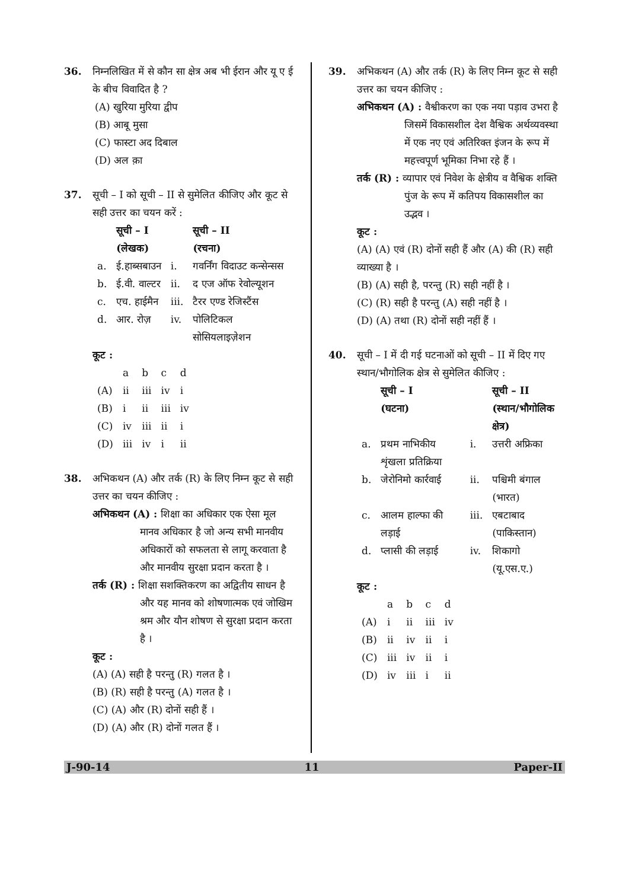36. निम्नलिखित में से कौन सा क्षेत्र अब भी ईरान और यू ए ई के बीच विवादित है ?
(A) खुरिया मुरिया द्वीप
(B) आबू मुसा
(C) फास्टा अद दिबाल
(D) अल क़ा
37. सूची – I को सूची – II से सुमेलित कीजिए और कूट से सही उत्तर का चयन करें :
| | सूची – I (लेखक) | | सूची – II (रचना) |
| --- | --- | --- | --- |
| a. | ई.हाब्सबाउन | i. | गवर्निंग विदाउट कन्सेन्सस |
| b. | ई.वी. वाल्टर | ii. | द एज ऑफ रेवोल्यूशन |
| c. | एच. हाईमैन | iii. | टैरर एण्ड रेजिस्टैंस |
| d. | आर. रोज़ | iv. | पोलिटिकल सोसियलाइज़ेशन |
कूट :
| | a | b | c | d |
| (A) | ii | iii | iv | i |
| (B) | i | ii | iii | iv |
| (C) | iv | iii | ii | i |
| (D) | iii | iv | i | ii |
38. अभिकथन (A) और तर्क (R) के लिए निम्न कूट से सही उत्तर का चयन कीजिए :
अभिकथन (A) : शिक्षा का अधिकार एक ऐसा मूल मानव अधिकार है जो अन्य सभी मानवीय अधिकारों को सफलता से लागू करवाता है और मानवीय सुरक्षा प्रदान करता है ।
तर्क (R) : शिक्षा सशक्तिकरण का अद्वितीय साधन है और यह मानव को शोषणात्मक एवं जोखिम श्रम और यौन शोषण से सुरक्षा प्रदान करता है ।
कूट :
(A) (A) सही है परन्तु (R) गलत है ।
(B) (R) सही है परन्तु (A) गलत है ।
(C) (A) और (R) दोनों सही हैं ।
(D) (A) और (R) दोनों गलत हैं ।
39. अभिकथन (A) और तर्क (R) के लिए निम्न कूट से सही उत्तर का चयन कीजिए :
अभिकथन (A) : वैश्वीकरण का एक नया पड़ाव उभरा है जिसमें विकासशील देश वैश्विक अर्थव्यवस्था में एक नए एवं अतिरिक्त इंजन के रूप में महत्त्वपूर्ण भूमिका निभा रहे हैं ।
तर्क (R) : व्यापार एवं निवेश के क्षेत्रीय व वैश्विक शक्ति पुंज के रूप में कतिपय विकासशील का उद्भव ।
कूट :
(A) (A) एवं (R) दोनों सही हैं और (A) की (R) सही व्याख्या है ।
(B) (A) सही है, परन्तु (R) सही नहीं है ।
(C) (R) सही है परन्तु (A) सही नहीं है ।
(D) (A) तथा (R) दोनों सही नहीं हैं ।
40. सूची – I में दी गई घटनाओं को सूची – II में दिए गए स्थान/भौगोलिक क्षेत्र से सुमेलित कीजिए :
| | सूची – I (घटना) | | सूची – II (स्थान/भौगोलिक क्षेत्र) |
| --- | --- | --- | --- |
| a. | प्रथम नाभिकीय शृंखला प्रतिक्रिया | i. | उत्तरी अफ्रिका |
| b. | जेरोनिमो कार्रवाई | ii. | पश्चिमी बंगाल (भारत) |
| c. | आलम हाल्फा की लड़ाई | iii. | एबटाबाद (पाकिस्तान) |
| d. | प्लासी की लड़ाई | iv. | शिकागो (यू.एस.ए.) |
कूट :
| | a | b | c | d |
| (A) | i | ii | iii | iv |
| (B) | ii | iv | ii | i |
| (C) | iii | iv | ii | i |
| (D) | iv | iii | i | ii |
J-90-14 11 Paper-II